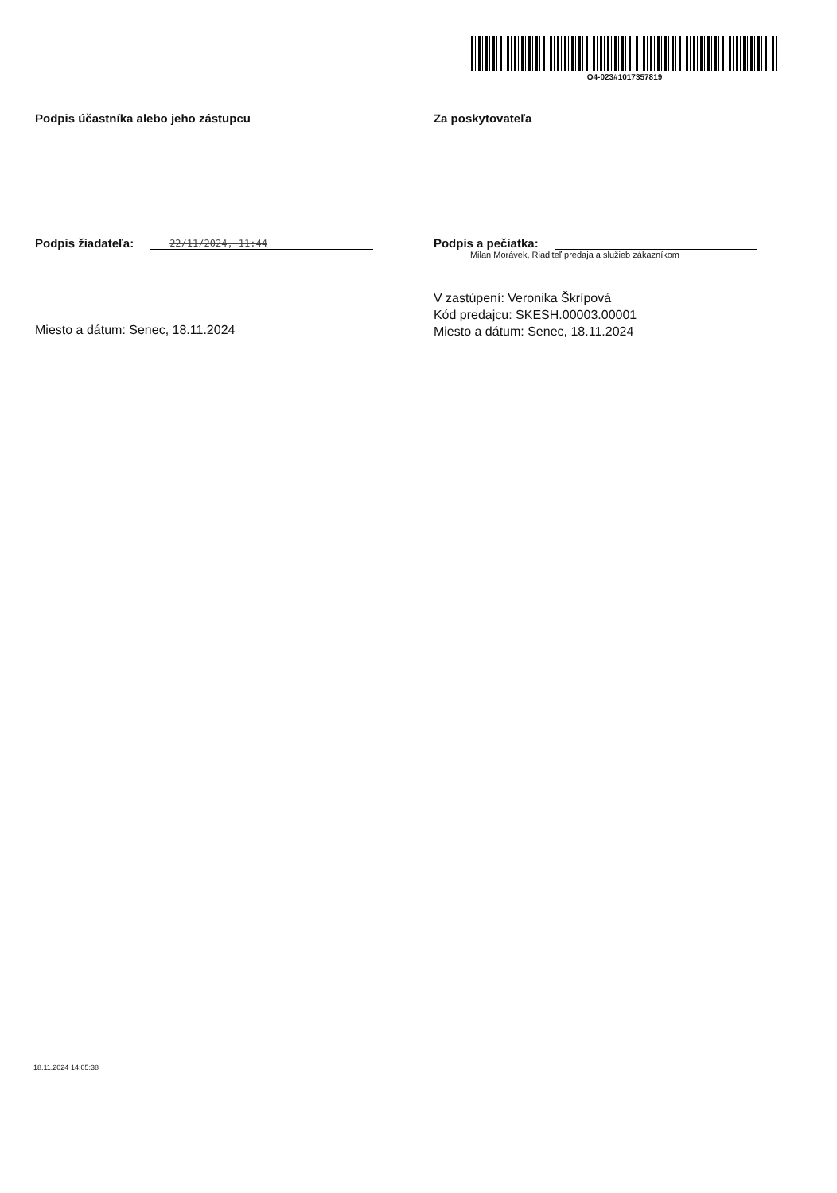O4-023#1017357819
Podpis účastníka alebo jeho zástupcu
Podpis žiadateľa: 22/11/2024, 11:44
Miesto a dátum: Senec, 18.11.2024
Za poskytovateľa
Podpis a pečiatka:
Milan Morávek, Riaditeľ predaja a služieb zákazníkom
V zastúpení: Veronika Škrípová
Kód predajcu: SKESH.00003.00001
Miesto a dátum: Senec, 18.11.2024
18.11.2024 14:05:38